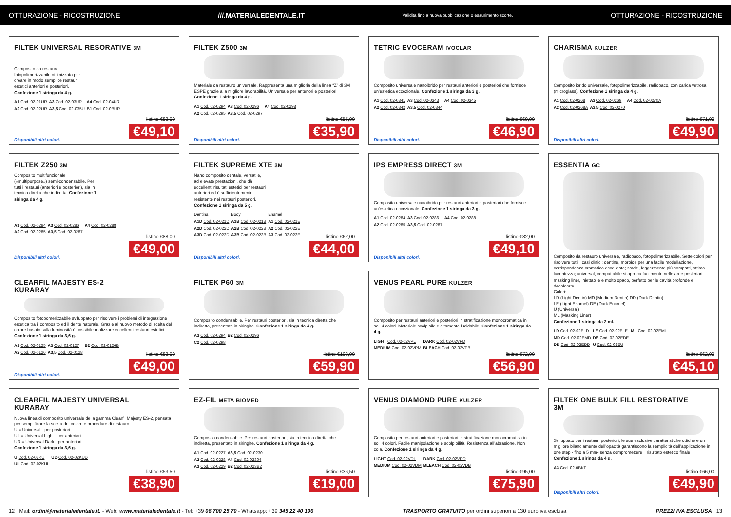OTTURAZIONE - RICOSTRUZIONE ///.MATERIALEDENTALE.IT Validità fino a nuova pubblicazione o esaurimento scorte. OTTURAZIONE - RICOSTRUZIONE
FILTEK UNIVERSAL RESORATIVE 3M
Composito da restauro fotopolimerizzabile ottimizzato per creare in modo semplice restauri estetici anteriori e posteriori. Confezione 1 siringa da 4 g.
| A1 Cod. 02-01UR | A3 Cod. 02-03UR | A4 Cod. 02-04UR |
| A2 Cod. 02-02UR | A3,5 Cod. 02-035U | B1 Cod. 02-0BUR |
listino €82,00
€49,10
Disponibili altri colori.
FILTEK Z500 3M
Materiale da restauro universale. Rappresenta una miglioria della linea “Z” di 3M ESPE grazie alla migliore lavorabilità. Universale per anteriori e posteriori. Confezione 1 siringa da 4 g.
| A1 Cod. 02-0294 | A3 Cod. 02-0296 | A4 Cod. 02-0298 |
| A2 Cod. 02-0295 | A3,5 Cod. 02-0297 | |
listino €55,00
€35,90
Disponibili altri colori.
TETRIC EVOCERAM IVOCLAR
Composito universale nanoibrido per restauri anteriori e posteriori che fornisce un’estetica eccezionale. Confezione 1 siringa da 3 g.
| A1 Cod. 02-0341 | A3 Cod. 02-0343 | A4 Cod. 02-0345 |
| A2 Cod. 02-0342 | A3,5 Cod. 02-0344 | |
listino €69,00
€46,90
Disponibili altri colori.
CHARISMA KULZER
Composito ibrido universale, fotopolimerizzabile, radiopaco, con carica vetrosa (microglass). Confezione 1 siringa da 4 g.
| A1 Cod. 02-0268 | A3 Cod. 02-0269 | A4 Cod. 02-0270A |
| A2 Cod. 02-0268A | A3,5 Cod. 02-0270 | |
listino €71,00
€49,90
Disponibili altri colori.
FILTEK Z250 3M
Composito multifunzionale («multipurpose») semi-condensabile. Per tutti i restauri (anteriori e posteriori), sia in tecnica diretta che indiretta. Confezione 1 siringa da 4 g.
| A1 Cod. 02-0284 | A3 Cod. 02-0286 | A4 Cod. 02-0288 |
| A2 Cod. 02-0285 | A3,5 Cod. 02-0287 | |
listino €88,00
€49,00
Disponibili altri colori.
FILTEK SUPREME XTE 3M
Nano composito dentale, versatile, ad elevate prestazioni, che dà eccellenti risultati estetici per restauri anteriori ed è sufficientemente resistente nei restauri posteriori. Confezione 1 siringa da 5 g.
| Dentina | Body | Enamel |
| A1D Cod. 02-021D | A1B Cod. 02-021B | A1 Cod. 02-021E |
| A2D Cod. 02-022D | A2B Cod. 02-022B | A2 Cod. 02-022E |
| A3D Cod. 02-023D | A3B Cod. 02-023B | A3 Cod. 02-023E |
listino €62,00
€44,00
Disponibili altri colori.
IPS EMPRESS DIRECT 3M
Composito universale nanoibrido per restauri anteriori e posteriori che fornisce un’estetica eccezionale. Confezione 1 siringa da 3 g.
| A1 Cod. 02-0284 | A3 Cod. 02-0286 | A4 Cod. 02-0288 |
| A2 Cod. 02-0285 | A3,5 Cod. 02-0287 | |
listino €82,00
€49,10
Disponibili altri colori.
ESSENTIA GC
Composito da restauro universale, radiopaco, fotopolimerizzabile. Sette colori per risolvere tutti i casi clinici: dentine, morbide per una facile modellazione, corrispondenza cromatica eccellente; smalti, leggermente più compatti, ottima lucentezza; universal, compattabile si applica facilmente nelle aree posteriori; masking liner, iniettabile e molto opaco, perfetto per le cavità profonde e decolorate.
Colori:
LD (Light Dentin) MD (Medium Dentin) DD (Dark Dentin)
LE (Light Enamel) DE (Dark Enamel)
U (Universal)
ML (Masking Liner)
Confezione 1 siringa da 2 ml.
| LD Cod. 02-02ELD | LE Cod. 02-02ELE | ML Cod. 02-02EML |
| MD Cod. 02-02EMD | DE Cod. 02-02EDE | |
| DD Cod. 02-02EDD | U Cod. 02-02EU | |
listino €62,00
€45,10
CLEARFIL MAJESTY ES-2
KURARAY
Composito fotopomerizzabile sviluppato per risolvere i problemi di integrazione estetica tra il composito ed il dente naturale. Grazie al nuovo metodo di scelta del colore basato sulla luminosità è possibile realizzare eccellenti restauri estetici. Confezione 1 siringa da 3,6 g.
| A1 Cod. 02-0125 | A3 Cod. 02-0127 | B2 Cod. 02-0126B |
| A2 Cod. 02-0126 | A3,5 Cod. 02-0128 | |
listino €82,00
€49,00
Disponibili altri colori.
FILTEK P60 3M
Composito condensabile. Per restauri posteriori, sia in tecnica diretta che indiretta, presentato in siringhe. Confezione 1 siringa da 4 g.
| A3 Cod. 02-0294 | B2 Cod. 02-0296 |
| C2 Cod. 02-0298 | |
listino €108,00
€59,90
VENUS PEARL PURE KULZER
Composito per restauri anteriori e posteriori in stratificazione monocromatica in soli 4 colori. Materiale scolpibile e altamente lucidabile. Confezione 1 siringa da 4 g.
| LIGHT Cod. 02-02VPL | DARK Cod. 02-02VPD |
| MEDIUM Cod. 02-02VPM | BLEACH Cod. 02-02VPB |
listino €72,00
€56,90
CLEARFIL MAJESTY UNIVERSAL
KURARAY
Nuova linea di composito universale della gamma Clearfil Majesty ES-2, pensata per semplificare la scelta del colore e procedure di restauro.
U = Universal - per posteriori
UL = Universal Light - per anteriori
UD = Universal Dark - per anteriori
Confezione 1 siringa da 3,6 g.
| U Cod. 02-02KU | UD Cod. 02-02KUD |
| UL Cod. 02-02KUL | |
listino €53,50
€38,90
EZ-FIL META BIOMED
Composito condensabile. Per restauri posteriori, sia in tecnica diretta che indiretta, presentato in siringhe. Confezione 1 siringa da 4 g.
| A1 Cod. 02-0227 | A3,5 Cod. 02-0230 |
| A2 Cod. 02-0228 | A4 Cod. 02-02304 |
| A3 Cod. 02-0229 | B2 Cod. 02-023B2 |
listino €36,50
€19,00
VENUS DIAMOND PURE KULZER
Composito per restauri anteriori e posteriori in stratificazione monocromatica in soli 4 colori. Facile manipolazione e scolpibilità. Resistenza all’abrasione. Non cola. Confezione 1 siringa da 4 g.
| LIGHT Cod. 02-02VDL | DARK Cod. 02-02VDD |
| MEDIUM Cod. 02-02VDM | BLEACH Cod. 02-02VDB |
listino €95,00
€75,90
FILTEK ONE BULK FILL RESTORATIVE
3M
Sviluppato per i restauri posteriori, le sue esclusive caratteristiche ottiche e un migliore bilanciamento dell’opacità garantiscono la semplicità dell’applicazione in one step - fino a 5 mm- senza compromettere il risultato estetico finale. Confezione 1 siringa da 4 g.
| A3 Cod. 02-0BKF |
listino €66,00
€49,90
Disponibili altri colori.
12 Mail: ordini@materialedentale.it. - Web: www.materialedentale.it - Tel: +39 06 700 25 70 - Whatsapp: +39 345 22 40 196 TRASPORTO GRATUITO per ordini superiori a 130 euro iva esclusa PREZZI IVA ESCLUSA 13